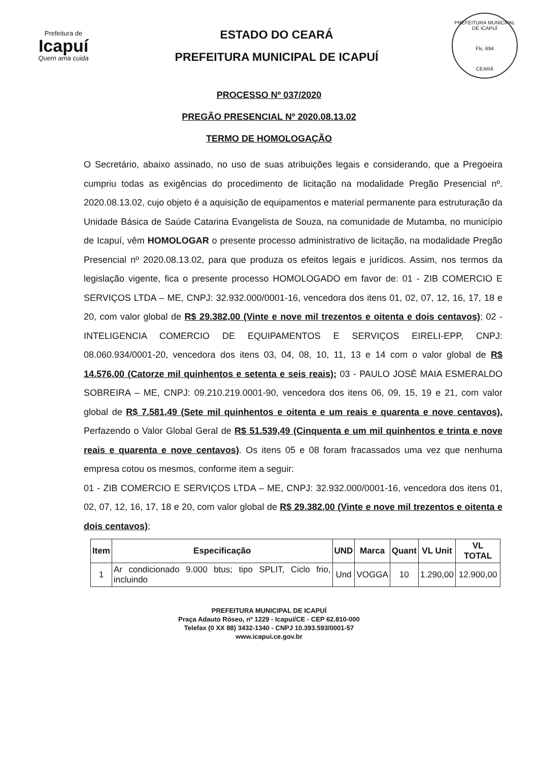Prefeitura de
Icapuí
Quem ama cuida
ESTADO DO CEARÁ
PREFEITURA MUNICIPAL DE ICAPUÍ
PREFEITURA MUNICIPAL DE ICAPUÍ
Fls. 694
CEARÁ
PROCESSO Nº 037/2020
PREGÃO PRESENCIAL Nº 2020.08.13.02
TERMO DE HOMOLOGAÇÃO
O Secretário, abaixo assinado, no uso de suas atribuições legais e considerando, que a Pregoeira cumpriu todas as exigências do procedimento de licitação na modalidade Pregão Presencial nº. 2020.08.13.02, cujo objeto é a aquisição de equipamentos e material permanente para estruturação da Unidade Básica de Saúde Catarina Evangelista de Souza, na comunidade de Mutamba, no município de Icapuí, vêm HOMOLOGAR o presente processo administrativo de licitação, na modalidade Pregão Presencial nº 2020.08.13.02, para que produza os efeitos legais e jurídicos. Assim, nos termos da legislação vigente, fica o presente processo HOMOLOGADO em favor de: 01 - ZIB COMERCIO E SERVIÇOS LTDA – ME, CNPJ: 32.932.000/0001-16, vencedora dos itens 01, 02, 07, 12, 16, 17, 18 e 20, com valor global de R$ 29.382,00 (Vinte e nove mil trezentos e oitenta e dois centavos); 02 - INTELIGENCIA COMERCIO DE EQUIPAMENTOS E SERVIÇOS EIRELI-EPP, CNPJ: 08.060.934/0001-20, vencedora dos itens 03, 04, 08, 10, 11, 13 e 14 com o valor global de R$ 14.576,00 (Catorze mil quinhentos e setenta e seis reais); 03 - PAULO JOSÉ MAIA ESMERALDO SOBREIRA – ME, CNPJ: 09.210.219.0001-90, vencedora dos itens 06, 09, 15, 19 e 21, com valor global de R$ 7.581,49 (Sete mil quinhentos e oitenta e um reais e quarenta e nove centavos). Perfazendo o Valor Global Geral de R$ 51.539,49 (Cinquenta e um mil quinhentos e trinta e nove reais e quarenta e nove centavos). Os itens 05 e 08 foram fracassados uma vez que nenhuma empresa cotou os mesmos, conforme item a seguir:
01 - ZIB COMERCIO E SERVIÇOS LTDA – ME, CNPJ: 32.932.000/0001-16, vencedora dos itens 01, 02, 07, 12, 16, 17, 18 e 20, com valor global de R$ 29.382,00 (Vinte e nove mil trezentos e oitenta e dois centavos);
| Item | Especificação | UND | Marca | Quant | VL Unit | VL TOTAL |
| --- | --- | --- | --- | --- | --- | --- |
| 1 | Ar condicionado 9.000 btus; tipo SPLIT, Ciclo frio, incluindo | Und | VOGGA | 10 | 1.290,00 | 12.900,00 |
PREFEITURA MUNICIPAL DE ICAPUÍ
Praça Adauto Róseo, nº 1229 - Icapuí/CE - CEP 62.810-000
Telefax (0 XX 88) 3432-1340 - CNPJ 10.393.593/0001-57
www.icapui.ce.gov.br